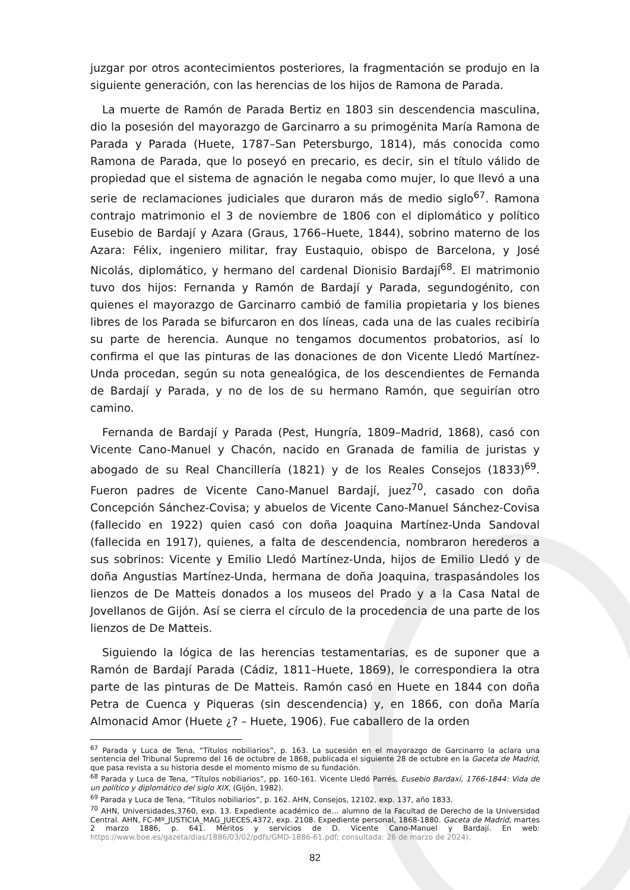juzgar por otros acontecimientos posteriores, la fragmentación se produjo en la siguiente generación, con las herencias de los hijos de Ramona de Parada.
La muerte de Ramón de Parada Bertiz en 1803 sin descendencia masculina, dio la posesión del mayorazgo de Garcinarro a su primogénita María Ramona de Parada y Parada (Huete, 1787–San Petersburgo, 1814), más conocida como Ramona de Parada, que lo poseyó en precario, es decir, sin el título válido de propiedad que el sistema de agnación le negaba como mujer, lo que llevó a una serie de reclamaciones judiciales que duraron más de medio siglo<sup>67</sup>. Ramona contrajo matrimonio el 3 de noviembre de 1806 con el diplomático y político Eusebio de Bardají y Azara (Graus, 1766–Huete, 1844), sobrino materno de los Azara: Félix, ingeniero militar, fray Eustaquio, obispo de Barcelona, y José Nicolás, diplomático, y hermano del cardenal Dionisio Bardají<sup>68</sup>. El matrimonio tuvo dos hijos: Fernanda y Ramón de Bardají y Parada, segundogénito, con quienes el mayorazgo de Garcinarro cambió de familia propietaria y los bienes libres de los Parada se bifurcaron en dos líneas, cada una de las cuales recibiría su parte de herencia. Aunque no tengamos documentos probatorios, así lo confirma el que las pinturas de las donaciones de don Vicente Lledó Martínez-Unda procedan, según su nota genealógica, de los descendientes de Fernanda de Bardají y Parada, y no de los de su hermano Ramón, que seguirían otro camino.
Fernanda de Bardají y Parada (Pest, Hungría, 1809–Madrid, 1868), casó con Vicente Cano-Manuel y Chacón, nacido en Granada de familia de juristas y abogado de su Real Chancillería (1821) y de los Reales Consejos (1833)<sup>69</sup>. Fueron padres de Vicente Cano-Manuel Bardají, juez<sup>70</sup>, casado con doña Concepción Sánchez-Covisa; y abuelos de Vicente Cano-Manuel Sánchez-Covisa (fallecido en 1922) quien casó con doña Joaquina Martínez-Unda Sandoval (fallecida en 1917), quienes, a falta de descendencia, nombraron herederos a sus sobrinos: Vicente y Emilio Lledó Martínez-Unda, hijos de Emilio Lledó y de doña Angustias Martínez-Unda, hermana de doña Joaquina, traspasándoles los lienzos de De Matteis donados a los museos del Prado y a la Casa Natal de Jovellanos de Gijón. Así se cierra el círculo de la procedencia de una parte de los lienzos de De Matteis.
Siguiendo la lógica de las herencias testamentarias, es de suponer que a Ramón de Bardají Parada (Cádiz, 1811–Huete, 1869), le correspondiera la otra parte de las pinturas de De Matteis. Ramón casó en Huete en 1844 con doña Petra de Cuenca y Piqueras (sin descendencia) y, en 1866, con doña María Almonacid Amor (Huete ¿? – Huete, 1906). Fue caballero de la orden
<sup>67</sup> Parada y Luca de Tena, “Títulos nobiliarios”, p. 163. La sucesión en el mayorazgo de Garcinarro la aclara una sentencia del Tribunal Supremo del 16 de octubre de 1868, publicada el siguiente 28 de octubre en la Gaceta de Madrid, que pasa revista a su historia desde el momento mismo de su fundación.
<sup>68</sup> Parada y Luca de Tena, “Títulos nobiliarios”, pp. 160-161. Vicente Lledó Parrés, Eusebio Bardaxí, 1766-1844: Vida de un político y diplomático del siglo XIX, (Gijón, 1982).
<sup>69</sup> Parada y Luca de Tena, “Títulos nobiliarios”, p. 162. AHN, Consejos, 12102, exp. 137, año 1833.
<sup>70</sup> AHN, Universidades,3760, exp. 13. Expediente académico de… alumno de la Facultad de Derecho de la Universidad Central. AHN, FC-Mº_JUSTICIA_MAG_JUECES,4372, exp. 2108. Expediente personal, 1868-1880. Gaceta de Madrid, martes 2 marzo 1886, p. 641. Méritos y servicios de D. Vicente Cano-Manuel y Bardají. En web: https://www.boe.es/gazeta/dias/1886/03/02/pdfs/GMD-1886-61.pdf; consultada: 26 de marzo de 2024).
82